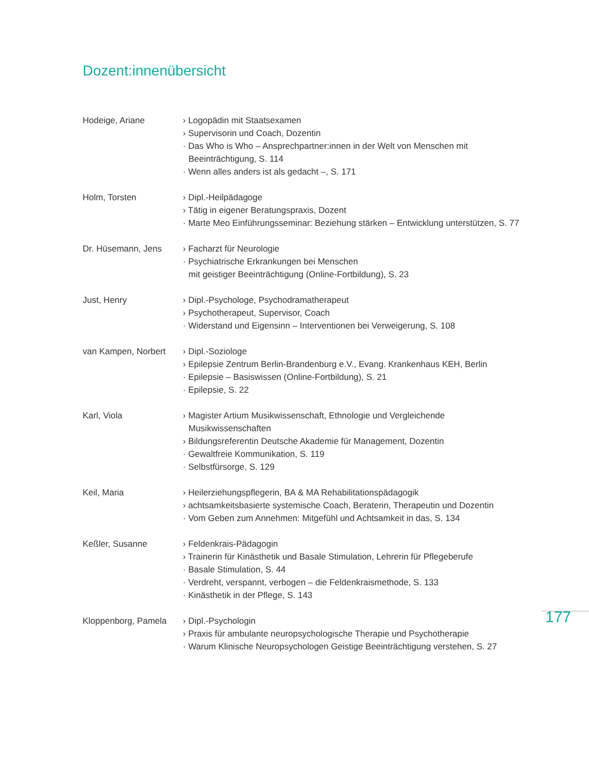Dozent:innenübersicht
Hodeige, Ariane › Logopädin mit Staatsexamen
› Supervisorin und Coach, Dozentin
· Das Who is Who – Ansprechpartner:innen in der Welt von Menschen mit Beeinträchtigung, S. 114
· Wenn alles anders ist als gedacht –, S. 171
Holm, Torsten › Dipl.-Heilpädagoge
› Tätig in eigener Beratungspraxis, Dozent
· Marte Meo Einführungsseminar: Beziehung stärken – Entwicklung unterstützen, S. 77
Dr. Hüsemann, Jens › Facharzt für Neurologie
· Psychiatrische Erkrankungen bei Menschen
mit geistiger Beeinträchtigung (Online-Fortbildung), S. 23
Just, Henry › Dipl.-Psychologe, Psychodramatherapeut
› Psychotherapeut, Supervisor, Coach
· Widerstand und Eigensinn – Interventionen bei Verweigerung, S. 108
van Kampen, Norbert › Dipl.-Soziologe
› Epilepsie Zentrum Berlin-Brandenburg e.V., Evang. Krankenhaus KEH, Berlin
· Epilepsie – Basiswissen (Online-Fortbildung), S. 21
· Epilepsie, S. 22
Karl, Viola › Magister Artium Musikwissenschaft, Ethnologie und Vergleichende Musikwissenschaften
› Bildungsreferentin Deutsche Akademie für Management, Dozentin
· Gewaltfreie Kommunikation, S. 119
· Selbstfürsorge, S. 129
Keil, Maria › Heilerziehungspflegerin, BA & MA Rehabilitationspädagogik
› achtsamkeitsbasierte systemische Coach, Beraterin, Therapeutin und Dozentin
· Vom Geben zum Annehmen: Mitgefühl und Achtsamkeit in das, S. 134
Keßler, Susanne › Feldenkrais-Pädagogin
› Trainerin für Kinästhetik und Basale Stimulation, Lehrerin für Pflegeberufe
· Basale Stimulation, S. 44
· Verdreht, verspannt, verbogen – die Feldenkraismethode, S. 133
· Kinästhetik in der Pflege, S. 143
Kloppenborg, Pamela › Dipl.-Psychologin
› Praxis für ambulante neuropsychologische Therapie und Psychotherapie
· Warum Klinische Neuropsychologen Geistige Beeinträchtigung verstehen, S. 27
177